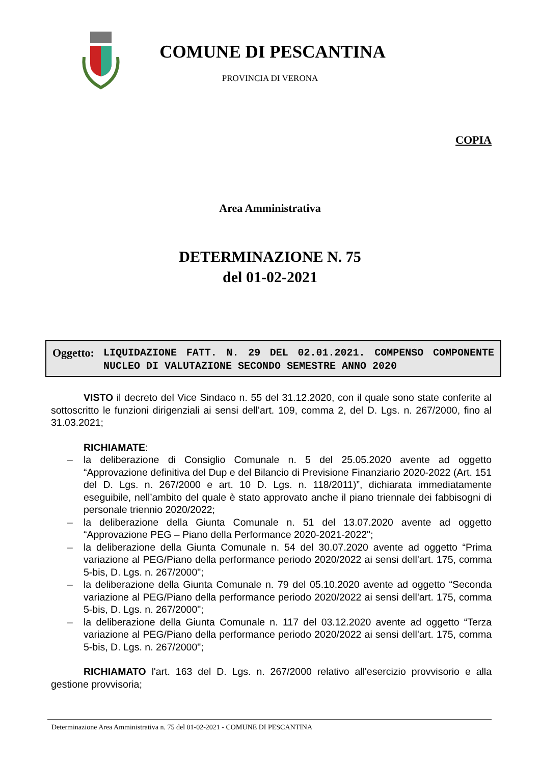COMUNE DI PESCANTINA
PROVINCIA DI VERONA
COPIA
Area Amministrativa
DETERMINAZIONE N. 75
del 01-02-2021
Oggetto:
LIQUIDAZIONE FATT. N. 29 DEL 02.01.2021. COMPENSO COMPONENTE NUCLEO DI VALUTAZIONE SECONDO SEMESTRE ANNO 2020
VISTO il decreto del Vice Sindaco n. 55 del 31.12.2020, con il quale sono state conferite al sottoscritto le funzioni dirigenziali ai sensi dell’art. 109, comma 2, del D. Lgs. n. 267/2000, fino al 31.03.2021;
RICHIAMATE:
– la deliberazione di Consiglio Comunale n. 5 del 25.05.2020 avente ad oggetto “Approvazione definitiva del Dup e del Bilancio di Previsione Finanziario 2020-2022 (Art. 151 del D. Lgs. n. 267/2000 e art. 10 D. Lgs. n. 118/2011)”, dichiarata immediatamente eseguibile, nell’ambito del quale è stato approvato anche il piano triennale dei fabbisogni di personale triennio 2020/2022;
– la deliberazione della Giunta Comunale n. 51 del 13.07.2020 avente ad oggetto “Approvazione PEG – Piano della Performance 2020-2021-2022";
– la deliberazione della Giunta Comunale n. 54 del 30.07.2020 avente ad oggetto “Prima variazione al PEG/Piano della performance periodo 2020/2022 ai sensi dell'art. 175, comma 5-bis, D. Lgs. n. 267/2000";
– la deliberazione della Giunta Comunale n. 79 del 05.10.2020 avente ad oggetto “Seconda variazione al PEG/Piano della performance periodo 2020/2022 ai sensi dell'art. 175, comma 5-bis, D. Lgs. n. 267/2000";
– la deliberazione della Giunta Comunale n. 117 del 03.12.2020 avente ad oggetto “Terza variazione al PEG/Piano della performance periodo 2020/2022 ai sensi dell'art. 175, comma 5-bis, D. Lgs. n. 267/2000";
RICHIAMATO l'art. 163 del D. Lgs. n. 267/2000 relativo all'esercizio provvisorio e alla gestione provvisoria;
Determinazione Area Amministrativa n. 75 del 01-02-2021 - COMUNE DI PESCANTINA